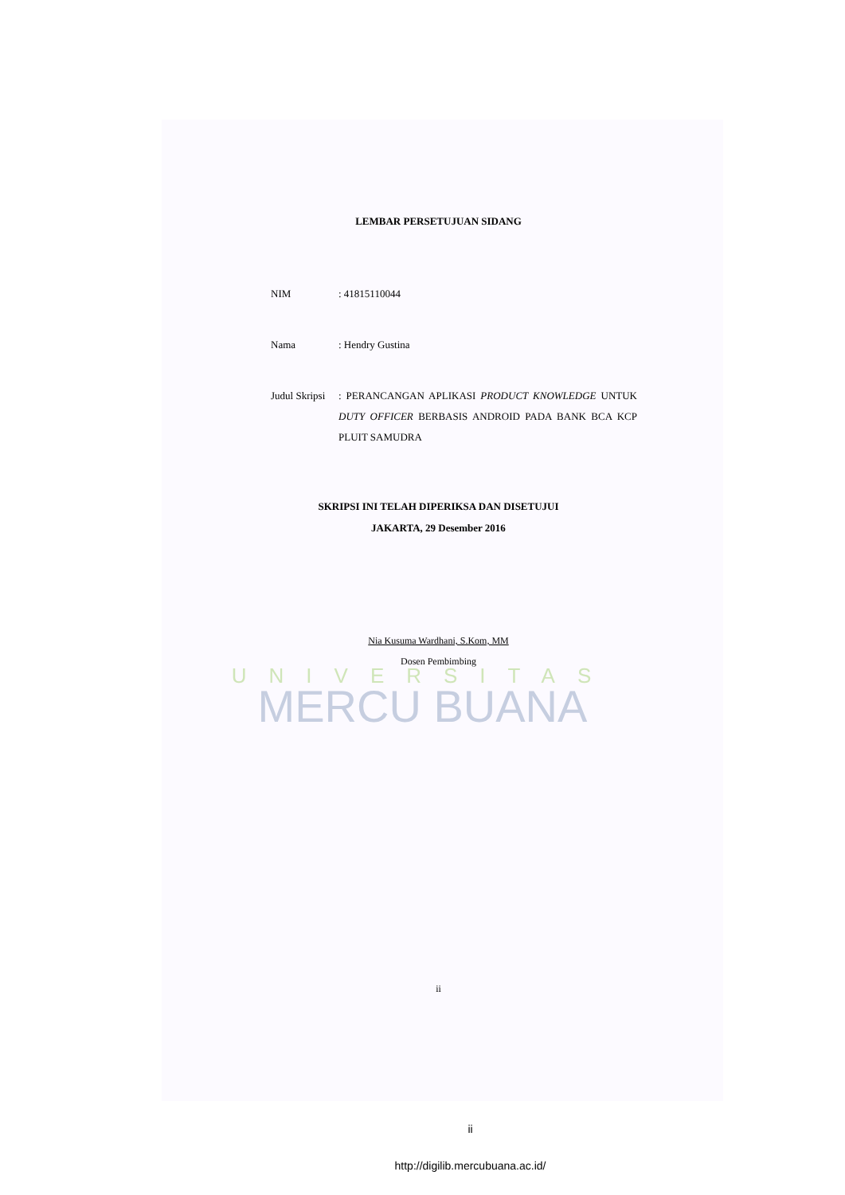LEMBAR PERSETUJUAN SIDANG
NIM : 41815110044
Nama : Hendry Gustina
Judul Skripsi
: PERANCANGAN APLIKASI PRODUCT KNOWLEDGE UNTUK DUTY OFFICER BERBASIS ANDROID PADA BANK BCA KCP PLUIT SAMUDRA
SKRIPSI INI TELAH DIPERIKSA DAN DISETUJUI
JAKARTA, 29 Desember 2016
Nia Kusuma Wardhani, S.Kom, MM
Dosen Pembimbing
UNIVERSITAS
MERCU BUANA
ii
ii
http://digilib.mercubuana.ac.id/